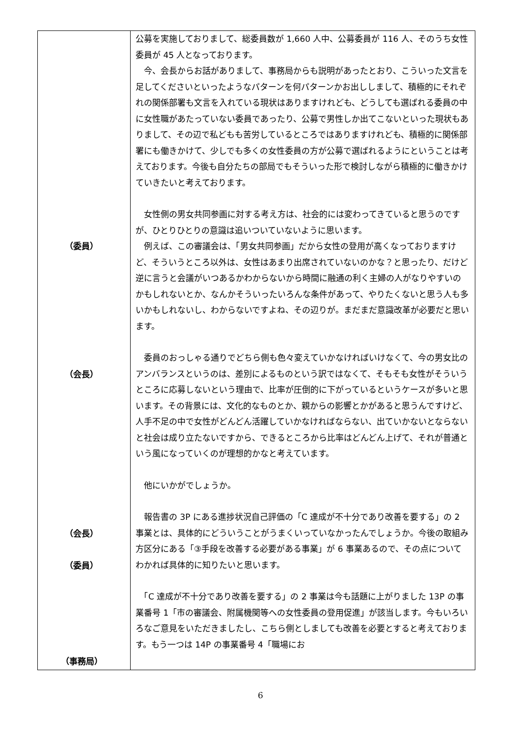| （委員） （会長） （会長） （委員） （事務局） | 公募を実施しておりまして、総委員数が 1,660 人中、公募委員が 116 人、そのうち女性委員が 45 人となっております。 今、会長からお話がありまして、事務局からも説明があったとおり、こういった文言を足してくださいといったようなパターンを何パターンかお出ししまして、積極的にそれぞれの関係部署も文言を入れている現状はありますけれども、どうしても選ばれる委員の中に女性職があたっていない委員であったり、公募で男性しか出てこないといった現状もありまして、その辺で私どもも苦労しているところではありますけれども、積極的に関係部署にも働きかけて、少しでも多くの女性委員の方が公募で選ばれるようにということは考えております。今後も自分たちの部局でもそういった形で検討しながら積極的に働きかけていきたいと考えております。 女性側の男女共同参画に対する考え方は、社会的には変わってきていると思うのですが、ひとりひとりの意識は追いついていないように思います。 例えば、この審議会は、「男女共同参画」だから女性の登用が高くなっておりますけど、そういうところ以外は、女性はあまり出席されていないのかな？と思ったり、だけど逆に言うと会議がいつあるかわからないから時間に融通の利く主婦の人がなりやすいのかもしれないとか、なんかそういったいろんな条件があって、やりたくないと思う人も多いかもしれないし、わからないですよね、その辺りが。まだまだ意識改革が必要だと思います。 委員のおっしゃる通りでどちら側も色々変えていかなければいけなくて、今の男女比のアンバランスというのは、差別によるものという訳ではなくて、そもそも女性がそういうところに応募しないという理由で、比率が圧倒的に下がっているというケースが多いと思います。その背景には、文化的なものとか、親からの影響とかがあると思うんですけど、人手不足の中で女性がどんどん活躍していかなければならない、出ていかないとならないと社会は成り立たないですから、できるところから比率はどんどん上げて、それが普通という風になっていくのが理想的かなと考えています。 他にいかがでしょうか。 報告書の 3P にある進捗状況自己評価の「C 達成が不十分であり改善を要する」の 2 事業とは、具体的にどういうことがうまくいっていなかったんでしょうか。今後の取組み方区分にある「③手段を改善する必要がある事業」が 6 事業あるので、その点についてわかれば具体的に知りたいと思います。 「C 達成が不十分であり改善を要する」の 2 事業は今も話題に上がりました 13P の事業番号 1「市の審議会、附属機関等への女性委員の登用促進」が該当します。今もいろいろなご意見をいただきましたし、こちら側としましても改善を必要とすると考えております。もう一つは 14P の事業番号 4「職場にお |
6